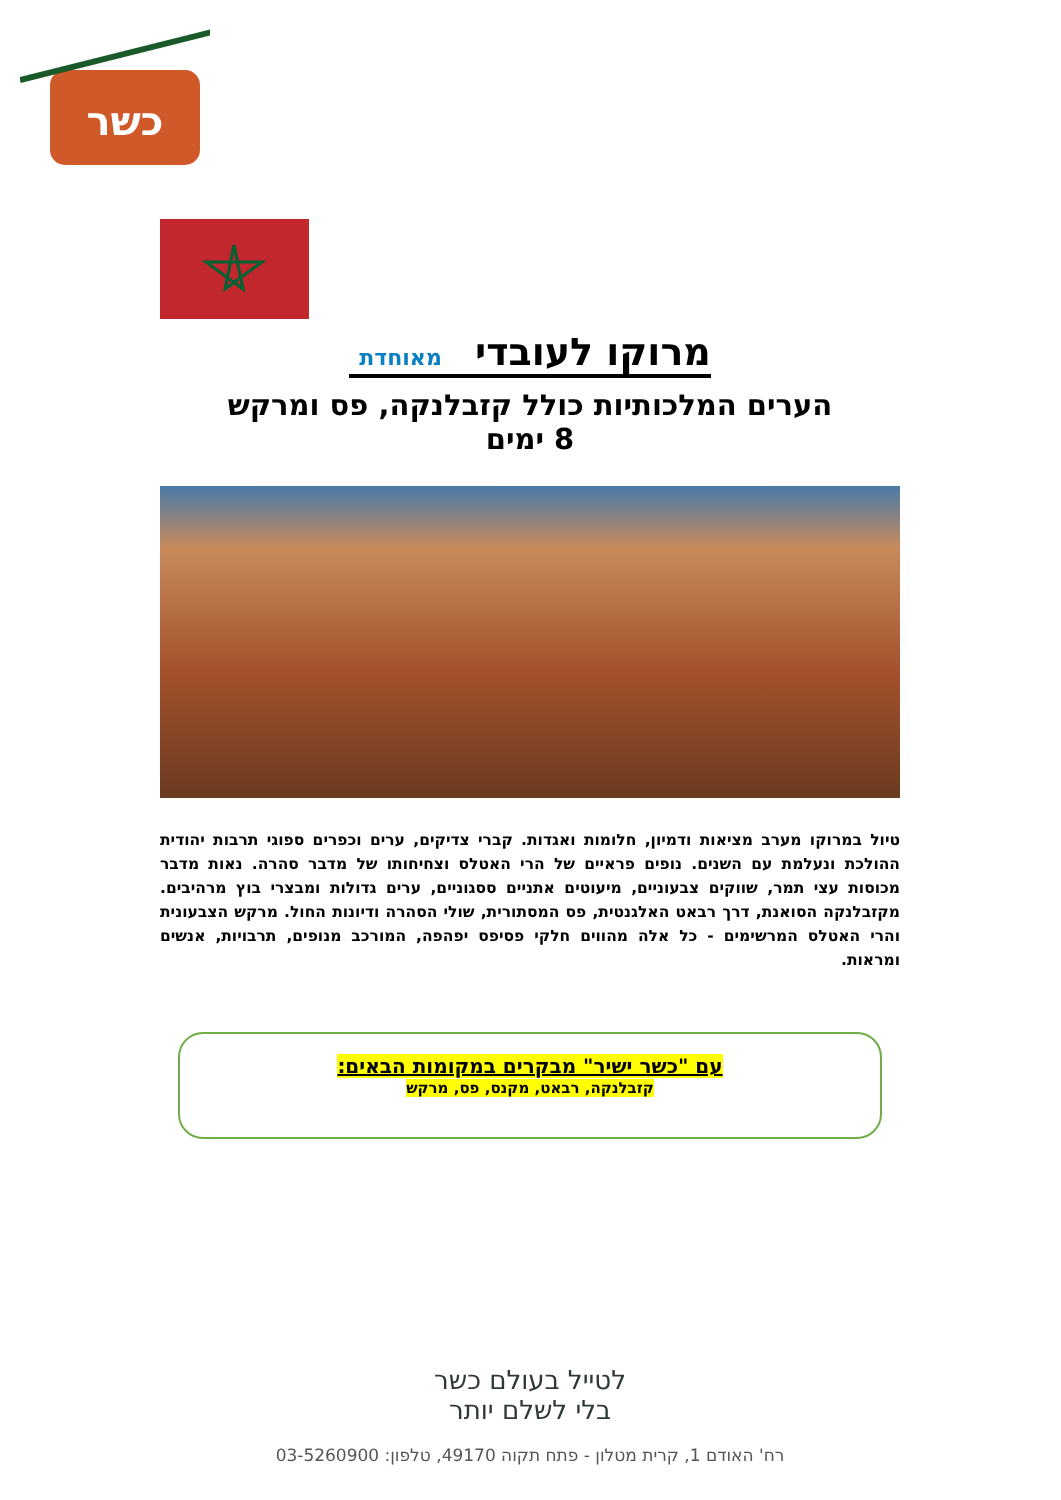כשר
מרוקו לעובדי מאוחדת
הערים המלכותיות כולל קזבלנקה, פס ומרקש
8 ימים
טיול במרוקו מערב מציאות ודמיון, חלומות ואגדות. קברי צדיקים, ערים וכפרים ספוגי תרבות יהודית ההולכת ונעלמת עם השנים. נופים פראיים של הרי האטלס וצחיחותו של מדבר סהרה. נאות מדבר מכוסות עצי תמר, שווקים צבעוניים, מיעוטים אתניים ססגוניים, ערים גדולות ומבצרי בוץ מרהיבים. מקזבלנקה הסואנת, דרך רבאט האלגנטית, פס המסתורית, שולי הסהרה ודיונות החול. מרקש הצבעונית והרי האטלס המרשימים - כל אלה מהווים חלקי פסיפס יפהפה, המורכב מנופים, תרבויות, אנשים ומראות.
עם "כשר ישיר" מבקרים במקומות הבאים:
קזבלנקה, רבאט, מקנס, פס, מרקש
לטייל בעולם כשר
בלי לשלם יותר
רח' האודם 1, קרית מטלון - פתח תקוה 49170, טלפון: 03-5260900